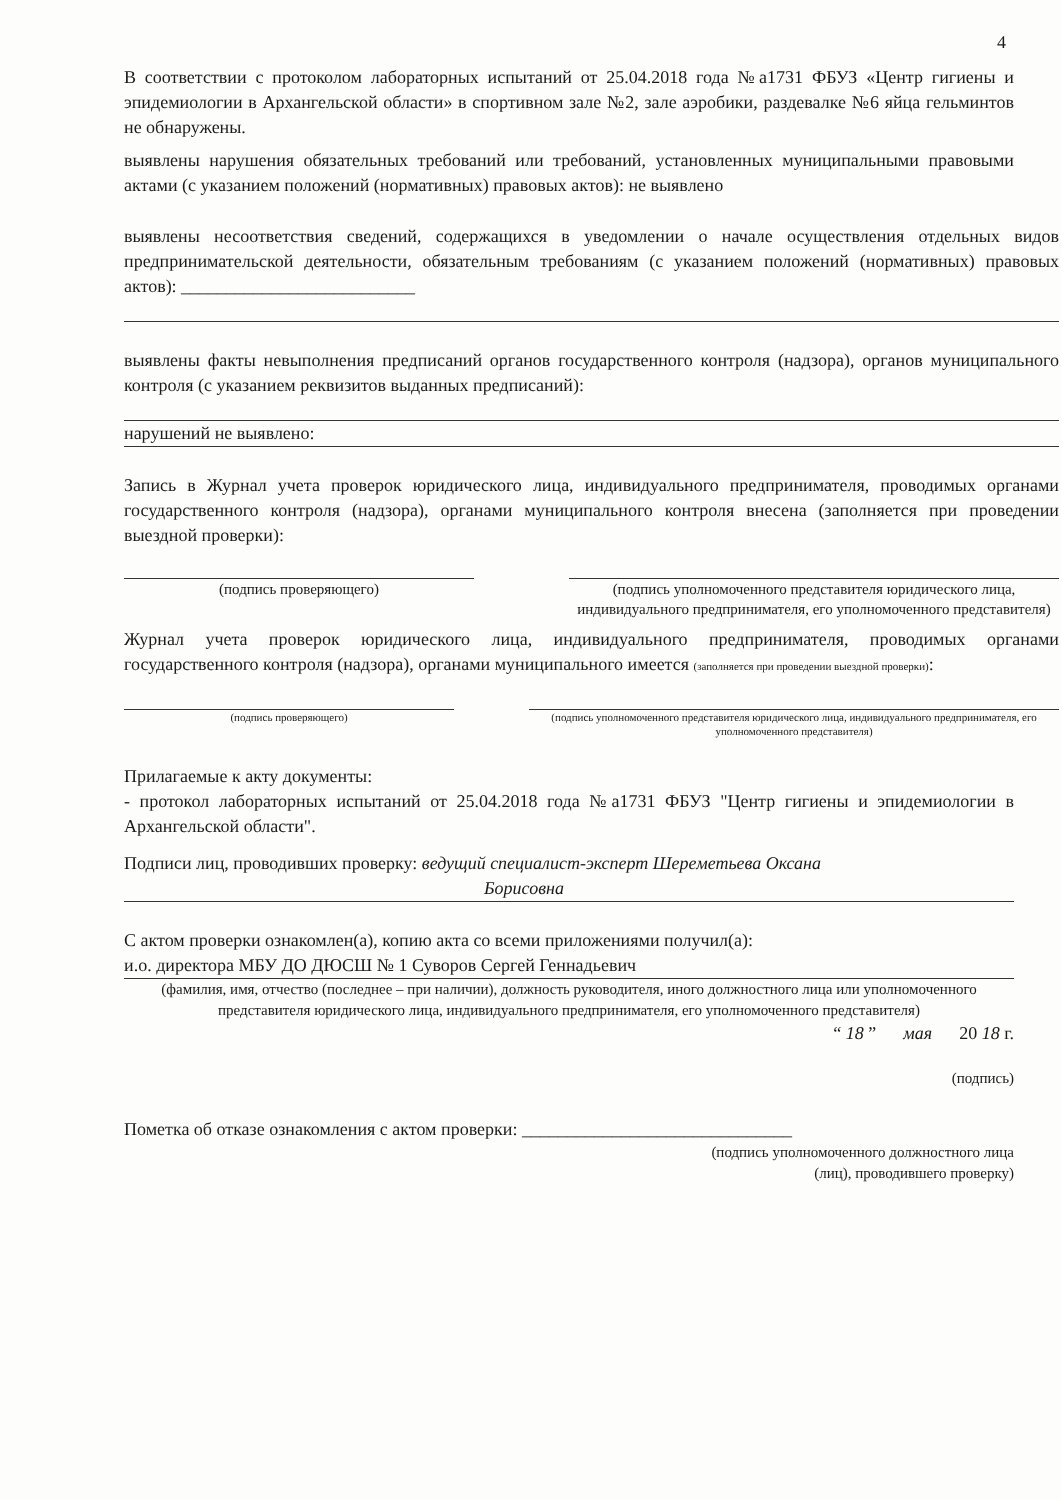4
В соответствии с протоколом лабораторных испытаний от 25.04.2018 года №а1731 ФБУЗ «Центр гигиены и эпидемиологии в Архангельской области» в спортивном зале №2, зале аэробики, раздевалке №6 яйца гельминтов не обнаружены.
выявлены нарушения обязательных требований или требований, установленных муниципальными правовыми актами (с указанием положений (нормативных) правовых актов): не выявлено
выявлены несоответствия сведений, содержащихся в уведомлении о начале осуществления отдельных видов предпринимательской деятельности, обязательным требованиям (с указанием положений (нормативных) правовых актов): __________________________
выявлены факты невыполнения предписаний органов государственного контроля (надзора), органов муниципального контроля (с указанием реквизитов выданных предписаний):
нарушений не выявлено:
Запись в Журнал учета проверок юридического лица, индивидуального предпринимателя, проводимых органами государственного контроля (надзора), органами муниципального контроля внесена (заполняется при проведении выездной проверки):
(подпись проверяющего) (подпись уполномоченного представителя юридического лица, индивидуального предпринимателя, его уполномоченного представителя)
Журнал учета проверок юридического лица, индивидуального предпринимателя, проводимых органами государственного контроля (надзора), органами муниципального имеется (заполняется при проведении выездной проверки):
(подпись проверяющего) (подпись уполномоченного представителя юридического лица, индивидуального предпринимателя, его уполномоченного представителя)
Прилагаемые к акту документы:
- протокол лабораторных испытаний от 25.04.2018 года №а1731 ФБУЗ "Центр гигиены и эпидемиологии в Архангельской области".
Подписи лиц, проводивших проверку: ведущий специалист-эксперт Шереметьева Оксана
Борисовна
С актом проверки ознакомлен(а), копию акта со всеми приложениями получил(а):
и.о. директора МБУ ДО ДЮСШ № 1 Суворов Сергей Геннадьевич
(фамилия, имя, отчество (последнее – при наличии), должность руководителя, иного должностного лица или уполномоченного представителя юридического лица, индивидуального предпринимателя, его уполномоченного представителя)
“ 18 ” мая 20 18 г.
(подпись)
Пометка об отказе ознакомления с актом проверки: ______________________________
(подпись уполномоченного должностного лица
(лиц), проводившего проверку)